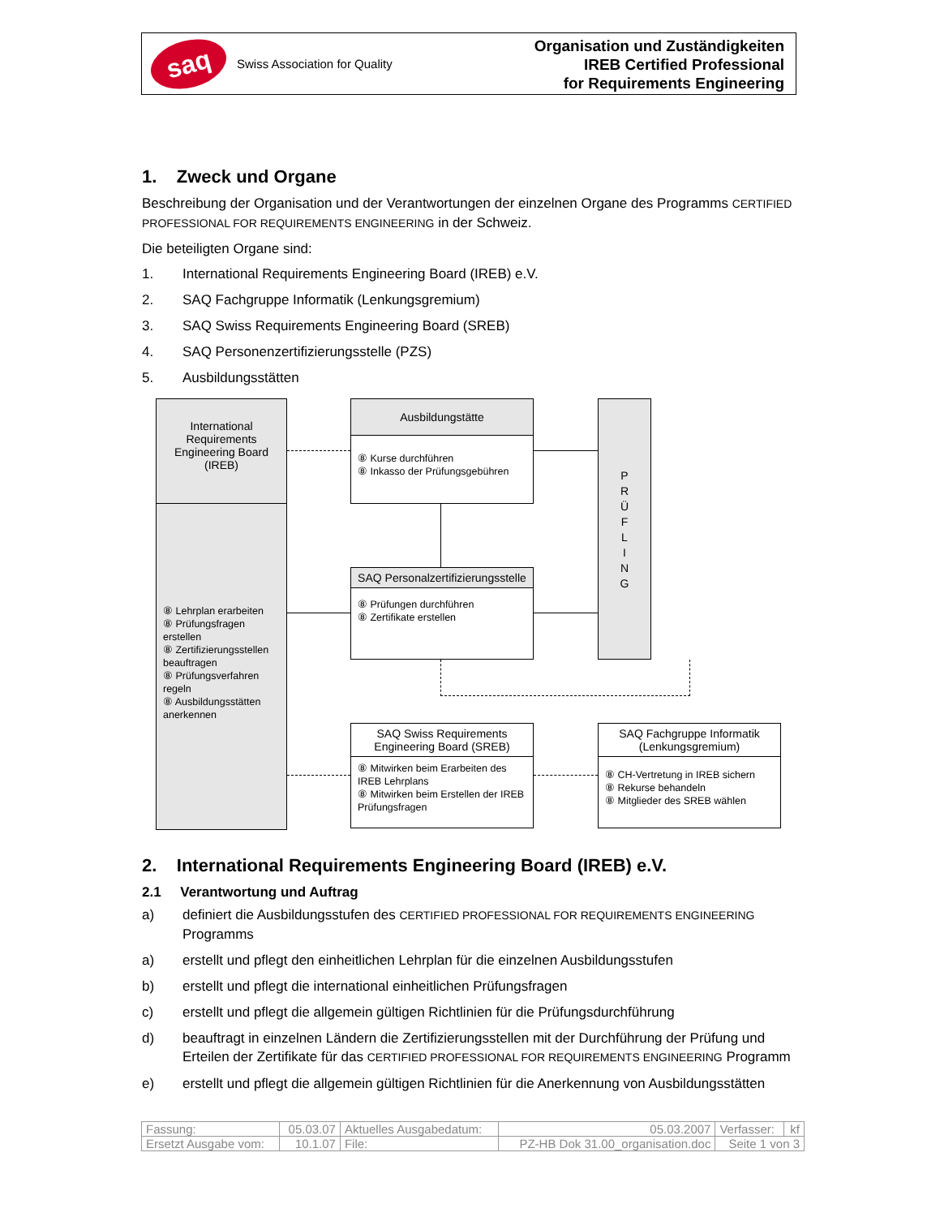saq
Swiss Association for Quality
Organisation und Zuständigkeiten
IREB Certified Professional
for Requirements Engineering
1. Zweck und Organe
Beschreibung der Organisation und der Verantwortungen der einzelnen Organe des Programms CERTIFIED PROFESSIONAL FOR REQUIREMENTS ENGINEERING in der Schweiz.
Die beteiligten Organe sind:
1. International Requirements Engineering Board (IREB) e.V.
2. SAQ Fachgruppe Informatik (Lenkungsgremium)
3. SAQ Swiss Requirements Engineering Board (SREB)
4. SAQ Personenzertifizierungsstelle (PZS)
5. Ausbildungsstätten
International Requirements Engineering Board (IREB)
⑧ Lehrplan erarbeiten
⑧ Prüfungsfragen erstellen
⑧ Zertifizierungsstellen beauftragen
⑧ Prüfungsverfahren regeln
⑧ Ausbildungsstätten anerkennen
Ausbildungstätte
⑧ Kurse durchführen
⑧ Inkasso der Prüfungsgebühren
P
R
Ü
F
L
I
N
G
SAQ Personalzertifizierungsstelle
⑧ Prüfungen durchführen
⑧ Zertifikate erstellen
SAQ Swiss Requirements Engineering Board (SREB)
⑧ Mitwirken beim Erarbeiten des IREB Lehrplans
⑧ Mitwirken beim Erstellen der IREB Prüfungsfragen
SAQ Fachgruppe Informatik (Lenkungsgremium)
⑧ CH-Vertretung in IREB sichern
⑧ Rekurse behandeln
⑧ Mitglieder des SREB wählen
2. International Requirements Engineering Board (IREB) e.V.
2.1 Verantwortung und Auftrag
a) definiert die Ausbildungsstufen des CERTIFIED PROFESSIONAL FOR REQUIREMENTS ENGINEERING Programms
a) erstellt und pflegt den einheitlichen Lehrplan für die einzelnen Ausbildungsstufen
b) erstellt und pflegt die international einheitlichen Prüfungsfragen
c) erstellt und pflegt die allgemein gültigen Richtlinien für die Prüfungsdurchführung
d) beauftragt in einzelnen Ländern die Zertifizierungsstellen mit der Durchführung der Prüfung und Erteilen der Zertifikate für das CERTIFIED PROFESSIONAL FOR REQUIREMENTS ENGINEERING Programm
e) erstellt und pflegt die allgemein gültigen Richtlinien für die Anerkennung von Ausbildungsstätten
| Fassung: | 05.03.07 | Aktuelles Ausgabedatum: | 05.03.2007 | Verfasser: | kf |
| Ersetzt Ausgabe vom: | 10.1.07 | File: | PZ-HB Dok 31.00_organisation.doc | Seite 1 von 3 | |